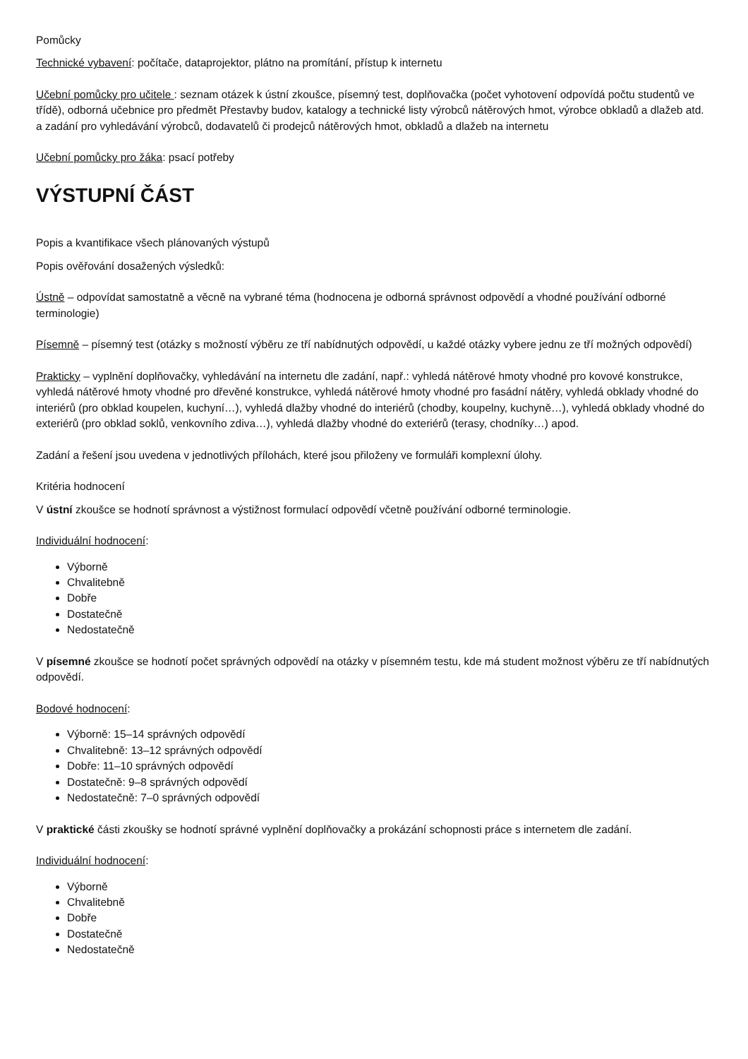Pomůcky
Technické vybavení: počítače, dataprojektor, plátno na promítání, přístup k internetu
Učební pomůcky pro učitele : seznam otázek k ústní zkoušce, písemný test, doplňovačka (počet vyhotovení odpovídá počtu studentů ve třídě), odborná učebnice pro předmět Přestavby budov, katalogy a technické listy výrobců nátěrových hmot, výrobce obkladů a dlažeb atd. a zadání pro vyhledávání výrobců, dodavatelů či prodejců nátěrových hmot, obkladů a dlažeb na internetu
Učební pomůcky pro žáka: psací potřeby
VÝSTUPNÍ ČÁST
Popis a kvantifikace všech plánovaných výstupů
Popis ověřování dosažených výsledků:
Ústně – odpovídat samostatně a věcně na vybrané téma (hodnocena je odborná správnost odpovědí a vhodné používání odborné terminologie)
Písemně – písemný test (otázky s možností výběru ze tří nabídnutých odpovědí, u každé otázky vybere jednu ze tří možných odpovědí)
Prakticky – vyplnění doplňovačky, vyhledávání na internetu dle zadání, např.: vyhledá nátěrové hmoty vhodné pro kovové konstrukce, vyhledá nátěrové hmoty vhodné pro dřevěné konstrukce, vyhledá nátěrové hmoty vhodné pro fasádní nátěry, vyhledá obklady vhodné do interiérů (pro obklad koupelen, kuchyní…), vyhledá dlažby vhodné do interiérů (chodby, koupelny, kuchyně…), vyhledá obklady vhodné do exteriérů (pro obklad soklů, venkovního zdiva…), vyhledá dlažby vhodné do exteriérů (terasy, chodníky…) apod.
Zadání a řešení jsou uvedena v jednotlivých přílohách, které jsou přiloženy ve formuláři komplexní úlohy.
Kritéria hodnocení
V ústní zkoušce se hodnotí správnost a výstižnost formulací odpovědí včetně používání odborné terminologie.
Individuální hodnocení:
Výborně
Chvalitebně
Dobře
Dostatečně
Nedostatečně
V písemné zkoušce se hodnotí počet správných odpovědí na otázky v písemném testu, kde má student možnost výběru ze tří nabídnutých odpovědí.
Bodové hodnocení:
Výborně: 15–14 správných odpovědí
Chvalitebně: 13–12 správných odpovědí
Dobře: 11–10 správných odpovědí
Dostatečně: 9–8 správných odpovědí
Nedostatečně: 7–0 správných odpovědí
V praktické části zkoušky se hodnotí správné vyplnění doplňovačky a prokázání schopnosti práce s internetem dle zadání.
Individuální hodnocení:
Výborně
Chvalitebně
Dobře
Dostatečně
Nedostatečně